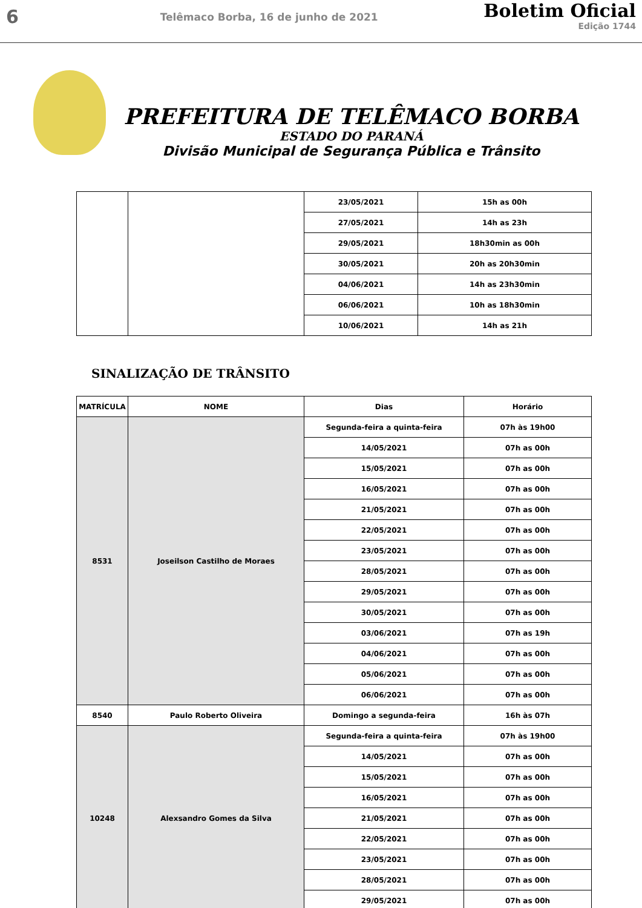6
Telêmaco Borba, 16 de junho de 2021
Boletim Oficial
Edição 1744
PREFEITURA DE TELÊMACO BORBA
ESTADO DO PARANÁ
Divisão Municipal de Segurança Pública e Trânsito
| | | 23/05/2021 | 15h as 00h |
| | | 27/05/2021 | 14h as 23h |
| | | 29/05/2021 | 18h30min as 00h |
| | | 30/05/2021 | 20h as 20h30min |
| | | 04/06/2021 | 14h as 23h30min |
| | | 06/06/2021 | 10h as 18h30min |
| | | 10/06/2021 | 14h as 21h |
SINALIZAÇÃO DE TRÂNSITO
| MATRÍCULA | NOME | Dias | Horário |
| --- | --- | --- | --- |
| 8531 | Joseilson Castilho de Moraes | Segunda-feira a quinta-feira | 07h às 19h00 |
| | | 14/05/2021 | 07h as 00h |
| | | 15/05/2021 | 07h as 00h |
| | | 16/05/2021 | 07h as 00h |
| | | 21/05/2021 | 07h as 00h |
| | | 22/05/2021 | 07h as 00h |
| | | 23/05/2021 | 07h as 00h |
| | | 28/05/2021 | 07h as 00h |
| | | 29/05/2021 | 07h as 00h |
| | | 30/05/2021 | 07h as 00h |
| | | 03/06/2021 | 07h as 19h |
| | | 04/06/2021 | 07h as 00h |
| | | 05/06/2021 | 07h as 00h |
| | | 06/06/2021 | 07h as 00h |
| 8540 | Paulo Roberto Oliveira | Domingo a segunda-feira | 16h às 07h |
| 10248 | Alexsandro Gomes da Silva | Segunda-feira a quinta-feira | 07h às 19h00 |
| | | 14/05/2021 | 07h as 00h |
| | | 15/05/2021 | 07h as 00h |
| | | 16/05/2021 | 07h as 00h |
| | | 21/05/2021 | 07h as 00h |
| | | 22/05/2021 | 07h as 00h |
| | | 23/05/2021 | 07h as 00h |
| | | 28/05/2021 | 07h as 00h |
| | | 29/05/2021 | 07h as 00h |